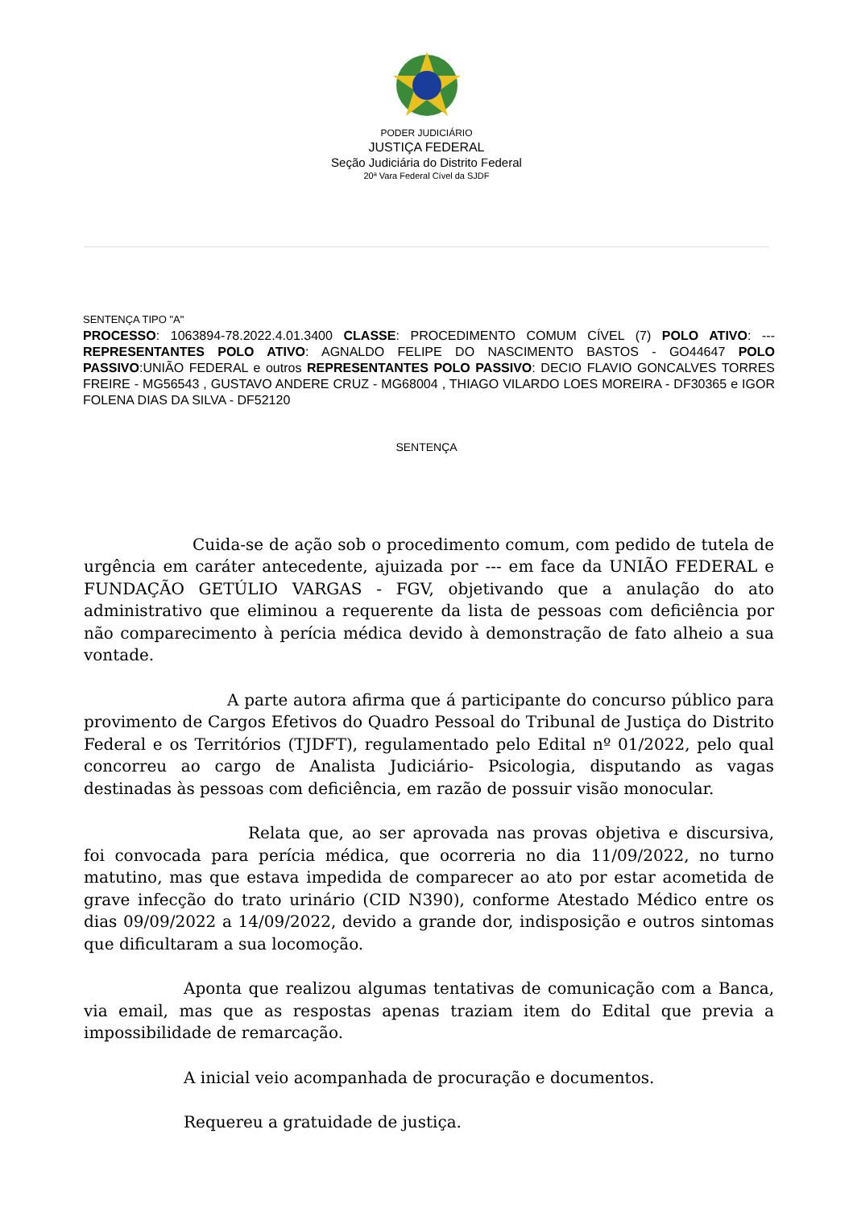PODER JUDICIÁRIO
JUSTIÇA FEDERAL
Seção Judiciária do Distrito Federal
20ª Vara Federal Cível da SJDF
SENTENÇA TIPO "A"
PROCESSO: 1063894-78.2022.4.01.3400 CLASSE: PROCEDIMENTO COMUM CÍVEL (7) POLO ATIVO: --- REPRESENTANTES POLO ATIVO: AGNALDO FELIPE DO NASCIMENTO BASTOS - GO44647 POLO PASSIVO:UNIÃO FEDERAL e outros REPRESENTANTES POLO PASSIVO: DECIO FLAVIO GONCALVES TORRES FREIRE - MG56543 , GUSTAVO ANDERE CRUZ - MG68004 , THIAGO VILARDO LOES MOREIRA - DF30365 e IGOR FOLENA DIAS DA SILVA - DF52120
SENTENÇA
Cuida-se de ação sob o procedimento comum, com pedido de tutela de urgência em caráter antecedente, ajuizada por --- em face da UNIÃO FEDERAL e FUNDAÇÃO GETÚLIO VARGAS - FGV, objetivando que a anulação do ato administrativo que eliminou a requerente da lista de pessoas com deficiência por não comparecimento à perícia médica devido à demonstração de fato alheio a sua vontade.
A parte autora afirma que á participante do concurso público para provimento de Cargos Efetivos do Quadro Pessoal do Tribunal de Justiça do Distrito Federal e os Territórios (TJDFT), regulamentado pelo Edital nº 01/2022, pelo qual concorreu ao cargo de Analista Judiciário- Psicologia, disputando as vagas destinadas às pessoas com deficiência, em razão de possuir visão monocular.
Relata que, ao ser aprovada nas provas objetiva e discursiva, foi convocada para perícia médica, que ocorreria no dia 11/09/2022, no turno matutino, mas que estava impedida de comparecer ao ato por estar acometida de grave infecção do trato urinário (CID N390), conforme Atestado Médico entre os dias 09/09/2022 a 14/09/2022, devido a grande dor, indisposição e outros sintomas que dificultaram a sua locomoção.
Aponta que realizou algumas tentativas de comunicação com a Banca, via email, mas que as respostas apenas traziam item do Edital que previa a impossibilidade de remarcação.
A inicial veio acompanhada de procuração e documentos.
Requereu a gratuidade de justiça.